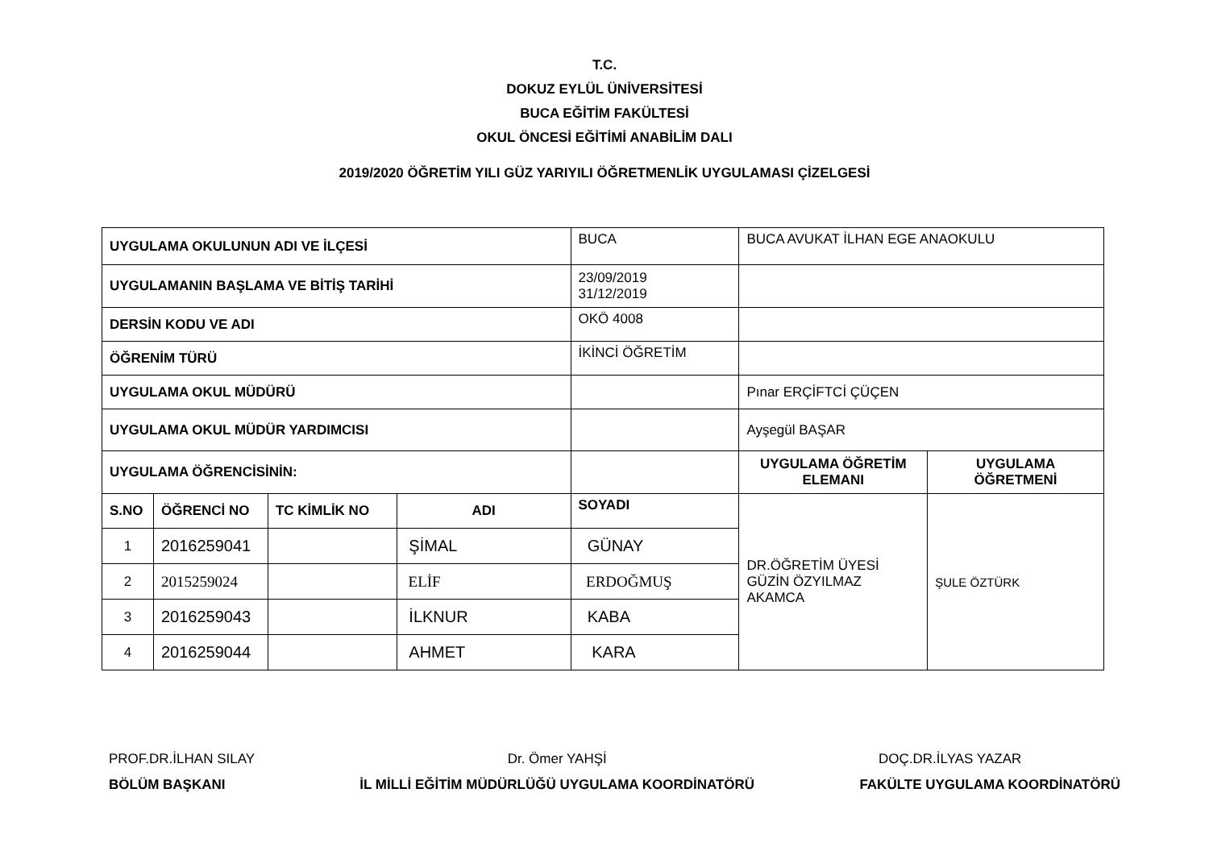T.C.
DOKUZ EYLÜL ÜNİVERSİTESİ
BUCA EĞİTİM FAKÜLTESİ
OKUL ÖNCESİ EĞİTİMİ ANABİLİM DALI
2019/2020 ÖĞRETİM YILI GÜZ YARIYILI ÖĞRETMENLİK UYGULAMASI ÇİZELGESİ
| UYGULAMA OKULUNUN ADI VE İLÇESİ | | | | BUCA | BUCA AVUKAT İLHAN EGE ANAOKULU | |
| UYGULAMANIN BAŞLAMA VE BİTİŞ TARİHİ | | | | 23/09/2019 31/12/2019 | | |
| DERSİN KODU VE ADI | | | | OKÖ 4008 | | |
| ÖĞRENİM TÜRÜ | | | | İKİNCİ ÖĞRETİM | | |
| UYGULAMA OKUL MÜDÜRÜ | | | | | Pınar ERÇİFTCİ ÇÜÇEN | |
| UYGULAMA OKUL MÜDÜR YARDIMCISI | | | | | Ayşegül BAŞAR | |
| UYGULAMA ÖĞRENCİSİNİN: | | | | | UYGULAMA ÖĞRETİM ELEMANI | UYGULAMA ÖĞRETMENİ |
| S.NO | ÖĞRENCİ NO | TC KİMLİK NO | ADI | SOYADI | DR.ÖĞRETİM ÜYESİ GÜZİN ÖZYILMAZ AKAMCA | ŞULE ÖZTÜRK |
| 1 | 2016259041 | | ŞİMAL | GÜNAY | | |
| 2 | 2015259024 | | ELİF | ERDOĞMUŞ | | |
| 3 | 2016259043 | | İLKNUR | KABA | | |
| 4 | 2016259044 | | AHMET | KARA | | |
PROF.DR.İLHAN SILAY
BÖLÜM BAŞKANI
Dr. Ömer YAHŞİ
İL MİLLİ EĞİTİM MÜDÜRLÜĞÜ UYGULAMA KOORDİNATÖRÜ
DOÇ.DR.İLYAS YAZAR
FAKÜLTE UYGULAMA KOORDİNATÖRÜ